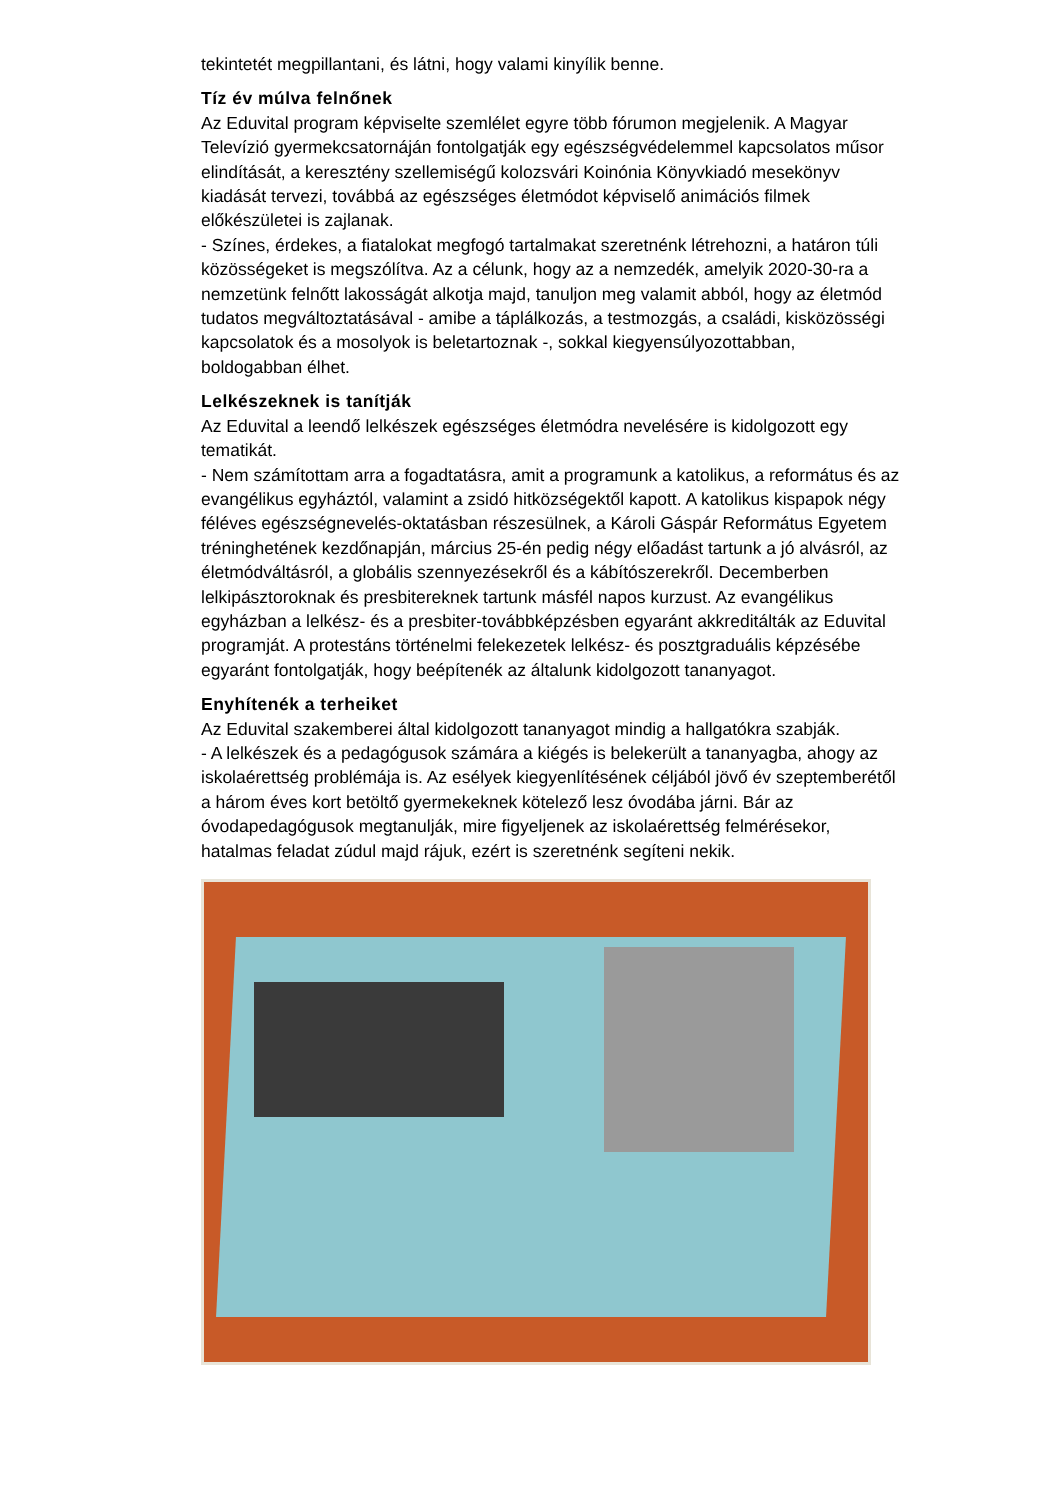tekintetét megpillantani, és látni, hogy valami kinyílik benne.
Tíz év múlva felnőnek
Az Eduvital program képviselte szemlélet egyre több fórumon megjelenik. A Magyar Televízió gyermekcsatornáján fontolgatják egy egészségvédelemmel kapcsolatos műsor elindítását, a keresztény szellemiségű kolozsvári Koinónia Könyvkiadó mesekönyv kiadását tervezi, továbbá az egészséges életmódot képviselő animációs filmek előkészületei is zajlanak.
- Színes, érdekes, a fiatalokat megfogó tartalmakat szeretnénk létrehozni, a határon túli közösségeket is megszólítva. Az a célunk, hogy az a nemzedék, amelyik 2020-30-ra a nemzetünk felnőtt lakosságát alkotja majd, tanuljon meg valamit abból, hogy az életmód tudatos megváltoztatásával - amibe a táplálkozás, a testmozgás, a családi, kisközösségi kapcsolatok és a mosolyok is beletartoznak -, sokkal kiegyensúlyozottabban, boldogabban élhet.
Lelkészeknek is tanítják
Az Eduvital a leendő lelkészek egészséges életmódra nevelésére is kidolgozott egy tematikát.
- Nem számítottam arra a fogadtatásra, amit a programunk a katolikus, a református és az evangélikus egyháztól, valamint a zsidó hitközségektől kapott. A katolikus kispapok négy féléves egészségnevelés-oktatásban részesülnek, a Károli Gáspár Református Egyetem tréninghetének kezdőnapján, március 25-én pedig négy előadást tartunk a jó alvásról, az életmódváltásról, a globális szennyezésekről és a kábítószerekről. Decemberben lelkipásztoroknak és presbitereknek tartunk másfél napos kurzust. Az evangélikus egyházban a lelkész- és a presbiter-továbbképzésben egyaránt akkreditálták az Eduvital programját. A protestáns történelmi felekezetek lelkész- és posztgraduális képzésébe egyaránt fontolgatják, hogy beépítenék az általunk kidolgozott tananyagot.
Enyhítenék a terheiket
Az Eduvital szakemberei által kidolgozott tananyagot mindig a hallgatókra szabják.
- A lelkészek és a pedagógusok számára a kiégés is belekerült a tananyagba, ahogy az iskolaérettség problémája is. Az esélyek kiegyenlítésének céljából jövő év szeptemberétől a három éves kort betöltő gyermekeknek kötelező lesz óvodába járni. Bár az óvodapedagógusok megtanulják, mire figyeljenek az iskolaérettség felmérésekor, hatalmas feladat zúdul majd rájuk, ezért is szeretnénk segíteni nekik.